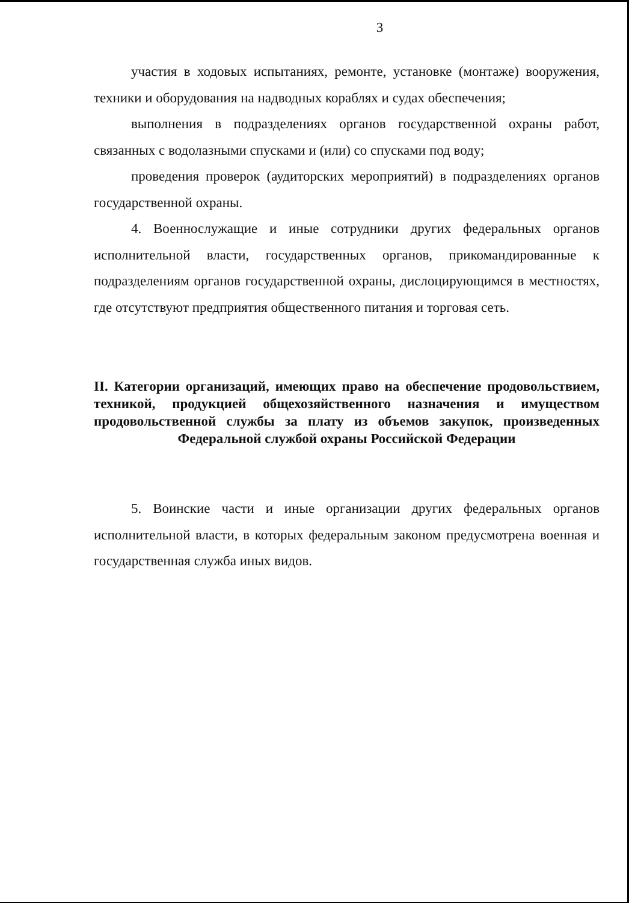3
участия в ходовых испытаниях, ремонте, установке (монтаже) вооружения, техники и оборудования на надводных кораблях и судах обеспечения;
выполнения в подразделениях органов государственной охраны работ, связанных с водолазными спусками и (или) со спусками под воду;
проведения проверок (аудиторских мероприятий) в подразделениях органов государственной охраны.
4. Военнослужащие и иные сотрудники других федеральных органов исполнительной власти, государственных органов, прикомандированные к подразделениям органов государственной охраны, дислоцирующимся в местностях, где отсутствуют предприятия общественного питания и торговая сеть.
II. Категории организаций, имеющих право на обеспечение продовольствием, техникой, продукцией общехозяйственного назначения и имуществом продовольственной службы за плату из объемов закупок, произведенных Федеральной службой охраны Российской Федерации
5. Воинские части и иные организации других федеральных органов исполнительной власти, в которых федеральным законом предусмотрена военная и государственная служба иных видов.